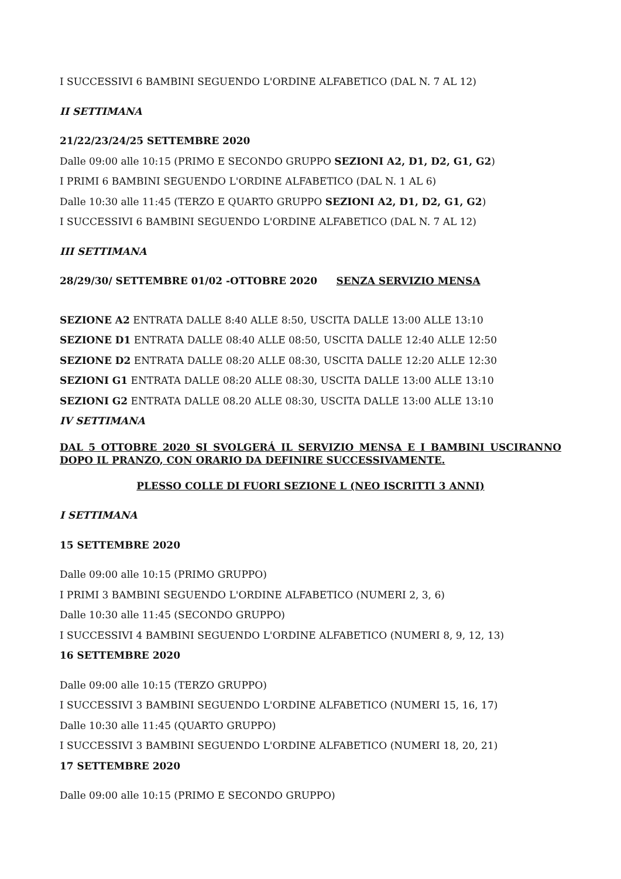I SUCCESSIVI 6 BAMBINI SEGUENDO L'ORDINE ALFABETICO (DAL N. 7 AL 12)
II SETTIMANA
21/22/23/24/25 SETTEMBRE 2020
Dalle 09:00 alle 10:15 (PRIMO E SECONDO GRUPPO SEZIONI A2, D1, D2, G1, G2)
I PRIMI 6 BAMBINI SEGUENDO L'ORDINE ALFABETICO (DAL N. 1 AL 6)
Dalle 10:30 alle 11:45 (TERZO E QUARTO GRUPPO SEZIONI A2, D1, D2, G1, G2)
I SUCCESSIVI 6 BAMBINI SEGUENDO L'ORDINE ALFABETICO (DAL N. 7 AL 12)
III SETTIMANA
28/29/30/ SETTEMBRE 01/02 -OTTOBRE 2020 SENZA SERVIZIO MENSA
SEZIONE A2 ENTRATA DALLE 8:40 ALLE 8:50, USCITA DALLE 13:00 ALLE 13:10
SEZIONE D1 ENTRATA DALLE 08:40 ALLE 08:50, USCITA DALLE 12:40 ALLE 12:50
SEZIONE D2 ENTRATA DALLE 08:20 ALLE 08:30, USCITA DALLE 12:20 ALLE 12:30
SEZIONI G1 ENTRATA DALLE 08:20 ALLE 08:30, USCITA DALLE 13:00 ALLE 13:10
SEZIONI G2 ENTRATA DALLE 08.20 ALLE 08:30, USCITA DALLE 13:00 ALLE 13:10
IV SETTIMANA
DAL 5 OTTOBRE 2020 SI SVOLGERÁ IL SERVIZIO MENSA E I BAMBINI USCIRANNO DOPO IL PRANZO, CON ORARIO DA DEFINIRE SUCCESSIVAMENTE.
PLESSO COLLE DI FUORI SEZIONE L (NEO ISCRITTI 3 ANNI)
I SETTIMANA
15 SETTEMBRE 2020
Dalle 09:00 alle 10:15 (PRIMO GRUPPO)
I PRIMI 3 BAMBINI SEGUENDO L'ORDINE ALFABETICO (NUMERI 2, 3, 6)
Dalle 10:30 alle 11:45 (SECONDO GRUPPO)
I SUCCESSIVI 4 BAMBINI SEGUENDO L'ORDINE ALFABETICO (NUMERI 8, 9, 12, 13)
16 SETTEMBRE 2020
Dalle 09:00 alle 10:15 (TERZO GRUPPO)
I SUCCESSIVI 3 BAMBINI SEGUENDO L'ORDINE ALFABETICO (NUMERI 15, 16, 17)
Dalle 10:30 alle 11:45 (QUARTO GRUPPO)
I SUCCESSIVI 3 BAMBINI SEGUENDO L'ORDINE ALFABETICO (NUMERI 18, 20, 21)
17 SETTEMBRE 2020
Dalle 09:00 alle 10:15 (PRIMO E SECONDO GRUPPO)